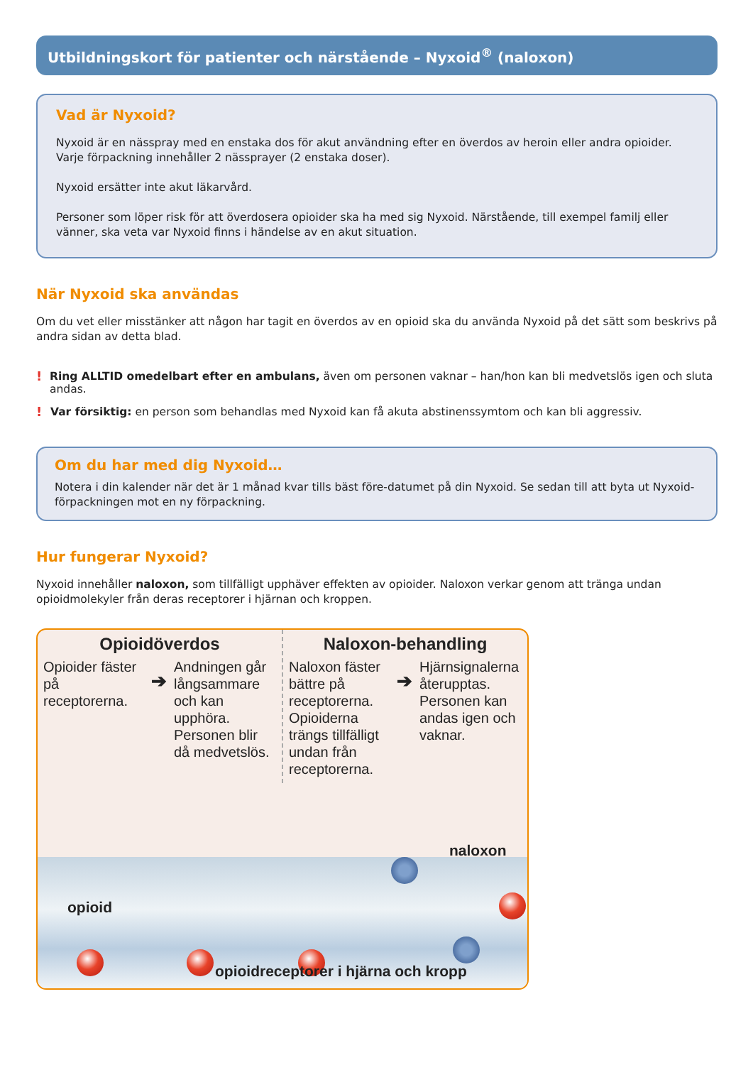Utbildningskort för patienter och närstående – Nyxoid<sup>®</sup> (naloxon)
Vad är Nyxoid?
Nyxoid är en nässpray med en enstaka dos för akut användning efter en överdos av heroin eller andra opioider.
Varje förpackning innehåller 2 nässprayer (2 enstaka doser).
Nyxoid ersätter inte akut läkarvård.
Personer som löper risk för att överdosera opioider ska ha med sig Nyxoid. Närstående, till exempel familj eller vänner, ska veta var Nyxoid finns i händelse av en akut situation.
När Nyxoid ska användas
Om du vet eller misstänker att någon har tagit en överdos av en opioid ska du använda Nyxoid på det sätt som beskrivs på andra sidan av detta blad.
!
Ring ALLTID omedelbart efter en ambulans, även om personen vaknar – han/hon kan bli medvetslös igen och sluta andas.
!
Var försiktig: en person som behandlas med Nyxoid kan få akuta abstinenssymtom och kan bli aggressiv.
Om du har med dig Nyxoid…
Notera i din kalender när det är 1 månad kvar tills bäst före-datumet på din Nyxoid. Se sedan till att byta ut Nyxoid-förpackningen mot en ny förpackning.
Hur fungerar Nyxoid?
Nyxoid innehåller naloxon, som tillfälligt upphäver effekten av opioider. Naloxon verkar genom att tränga undan opioidmolekyler från deras receptorer i hjärnan och kroppen.
Opioidöverdos
Opioider fäster på receptorerna.
➔
Andningen går långsammare och kan upphöra. Personen blir då medvetslös.
Naloxon-behandling
Naloxon fäster bättre på receptorerna. Opioiderna trängs tillfälligt undan från receptorerna.
➔
Hjärnsignalerna återupptas. Personen kan andas igen och vaknar.
opioid
naloxon
opioidreceptorer i hjärna och kropp